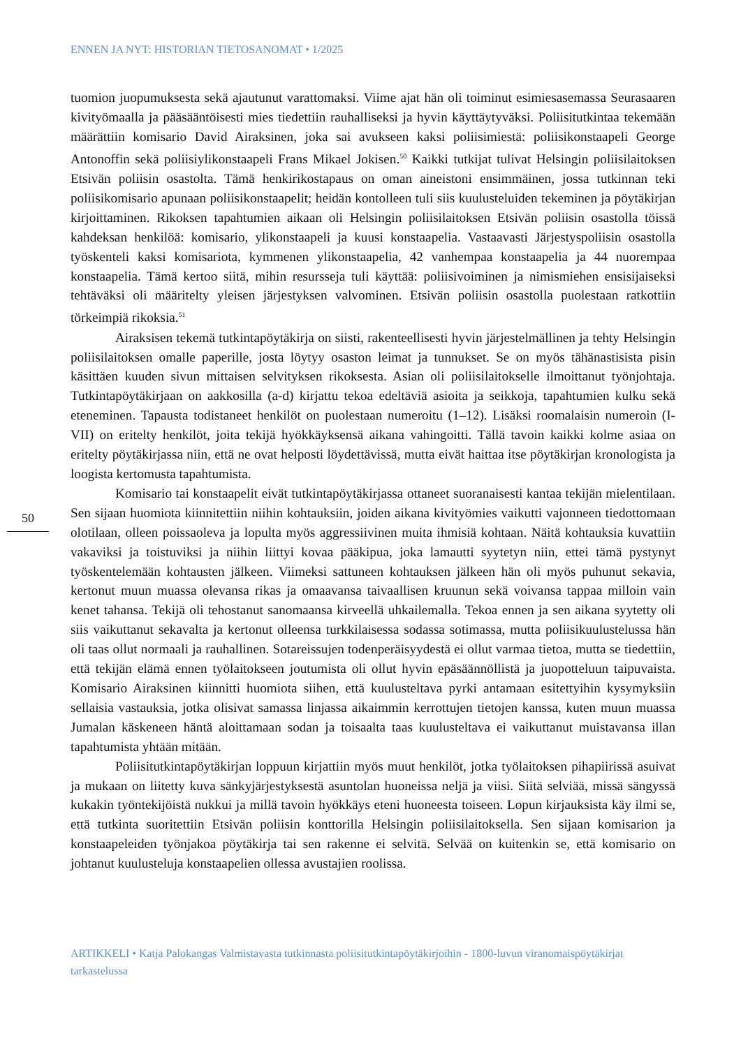ENNEN JA NYT: HISTORIAN TIETOSANOMAT • 1/2025
tuomion juopumuksesta sekä ajautunut varattomaksi. Viime ajat hän oli toiminut esimiesasemassa Seurasaaren kivityömaalla ja pääsääntöisesti mies tiedettiin rauhalliseksi ja hyvin käyttäytyväksi. Poliisitutkintaa tekemään määrättiin komisario David Airaksinen, joka sai avukseen kaksi poliisimiestä: poliisikonstaapeli George Antonoffin sekä poliisiylikonstaapeli Frans Mikael Jokisen.<sup>50</sup> Kaikki tutkijat tulivat Helsingin poliisilaitoksen Etsivän poliisin osastolta. Tämä henkirikostapaus on oman aineistoni ensimmäinen, jossa tutkinnan teki poliisikomisario apunaan poliisikonstaapelit; heidän kontolleen tuli siis kuulusteluiden tekeminen ja pöytäkirjan kirjoittaminen. Rikoksen tapahtumien aikaan oli Helsingin poliisilaitoksen Etsivän poliisin osastolla töissä kahdeksan henkilöä: komisario, ylikonstaapeli ja kuusi konstaapelia. Vastaavasti Järjestyspoliisin osastolla työskenteli kaksi komisariota, kymmenen ylikonstaapelia, 42 vanhempaa konstaapelia ja 44 nuorempaa konstaapelia. Tämä kertoo siitä, mihin resursseja tuli käyttää: poliisivoiminen ja nimismiehen ensisijaiseksi tehtäväksi oli määritelty yleisen järjestyksen valvominen. Etsivän poliisin osastolla puolestaan ratkottiin törkeimpiä rikoksia.<sup>51</sup>
Airaksisen tekemä tutkintapöytäkirja on siisti, rakenteellisesti hyvin järjestelmällinen ja tehty Helsingin poliisilaitoksen omalle paperille, josta löytyy osaston leimat ja tunnukset. Se on myös tähänastisista pisin käsittäen kuuden sivun mittaisen selvityksen rikoksesta. Asian oli poliisilaitokselle ilmoittanut työnjohtaja. Tutkintapöytäkirjaan on aakkosilla (a-d) kirjattu tekoa edeltäviä asioita ja seikkoja, tapahtumien kulku sekä eteneminen. Tapausta todistaneet henkilöt on puolestaan numeroitu (1–12). Lisäksi roomalaisin numeroin (I-VII) on eritelty henkilöt, joita tekijä hyökkäyksensä aikana vahingoitti. Tällä tavoin kaikki kolme asiaa on eritelty pöytäkirjassa niin, että ne ovat helposti löydettävissä, mutta eivät haittaa itse pöytäkirjan kronologista ja loogista kertomusta tapahtumista.
Komisario tai konstaapelit eivät tutkintapöytäkirjassa ottaneet suoranaisesti kantaa tekijän mielentilaan. Sen sijaan huomiota kiinnitettiin niihin kohtauksiin, joiden aikana kivityömies vaikutti vajonneen tiedottomaan olotilaan, olleen poissaoleva ja lopulta myös aggressiivinen muita ihmisiä kohtaan. Näitä kohtauksia kuvattiin vakaviksi ja toistuviksi ja niihin liittyi kovaa pääkipua, joka lamautti syytetyn niin, ettei tämä pystynyt työskentelemään kohtausten jälkeen. Viimeksi sattuneen kohtauksen jälkeen hän oli myös puhunut sekavia, kertonut muun muassa olevansa rikas ja omaavansa taivaallisen kruunun sekä voivansa tappaa milloin vain kenet tahansa. Tekijä oli tehostanut sanomaansa kirveellä uhkailemalla. Tekoa ennen ja sen aikana syytetty oli siis vaikuttanut sekavalta ja kertonut olleensa turkkilaisessa sodassa sotimassa, mutta poliisikuulustelussa hän oli taas ollut normaali ja rauhallinen. Sotareissujen todenperäisyydestä ei ollut varmaa tietoa, mutta se tiedettiin, että tekijän elämä ennen työlaitokseen joutumista oli ollut hyvin epäsäännöllistä ja juopotteluun taipuvaista. Komisario Airaksinen kiinnitti huomiota siihen, että kuulusteltava pyrki antamaan esitettyihin kysymyksiin sellaisia vastauksia, jotka olisivat samassa linjassa aikaimmin kerrottujen tietojen kanssa, kuten muun muassa Jumalan käskeneen häntä aloittamaan sodan ja toisaalta taas kuulusteltava ei vaikuttanut muistavansa illan tapahtumista yhtään mitään.
Poliisitutkintapöytäkirjan loppuun kirjattiin myös muut henkilöt, jotka työlaitoksen pihapiirissä asuivat ja mukaan on liitetty kuva sänkyjärjestyksestä asuntolan huoneissa neljä ja viisi. Siitä selviää, missä sängyssä kukakin työntekijöistä nukkui ja millä tavoin hyökkäys eteni huoneesta toiseen. Lopun kirjauksista käy ilmi se, että tutkinta suoritettiin Etsivän poliisin konttorilla Helsingin poliisilaitoksella. Sen sijaan komisarion ja konstaapeleiden työnjakoa pöytäkirja tai sen rakenne ei selvitä. Selvää on kuitenkin se, että komisario on johtanut kuulusteluja konstaapelien ollessa avustajien roolissa.
50
ARTIKKELI • Katja Palokangas Valmistavasta tutkinnasta poliisitutkintapöytäkirjoihin - 1800-luvun viranomaispöytäkirjat tarkastelussa